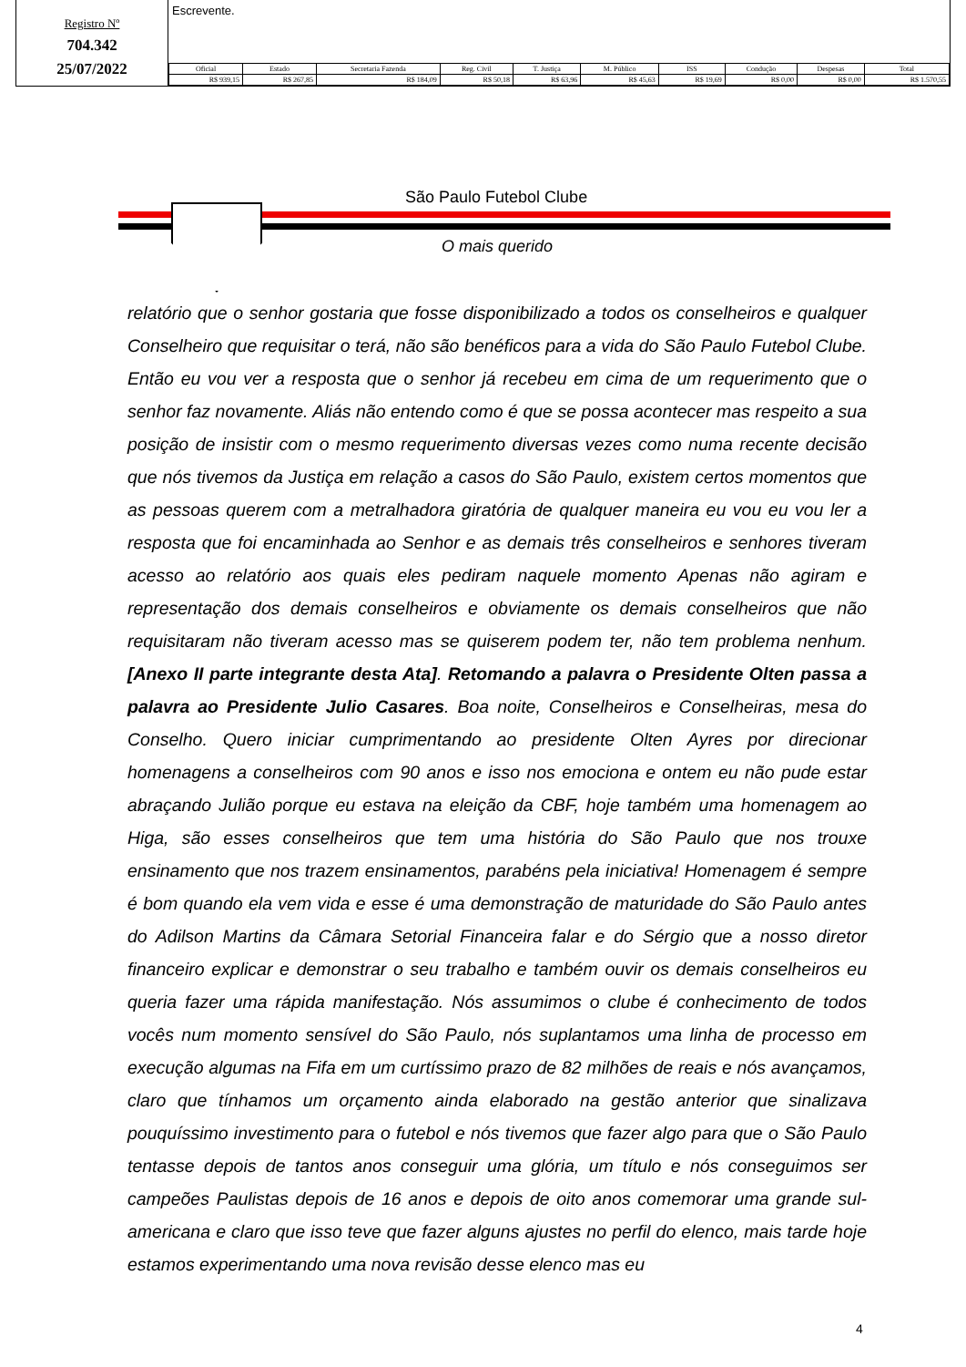Registro Nº
704.342
25/07/2022
Escrevente.
| Oficial | Estado | Secretaria Fazenda | Reg. Civil | T. Justiça | M. Público | ISS | Condução | Despesas | Total |
| --- | --- | --- | --- | --- | --- | --- | --- | --- | --- |
| R$ 939,15 | R$ 267,85 | R$ 184,09 | R$ 50,18 | R$ 63,96 | R$ 45,63 | R$ 19,69 | R$ 0,00 | R$ 0,00 | R$ 1.570,55 |
São Paulo Futebol Clube
O mais querido
relatório que o senhor gostaria que fosse disponibilizado a todos os conselheiros e qualquer Conselheiro que requisitar o terá, não são benéficos para a vida do São Paulo Futebol Clube. Então eu vou ver a resposta que o senhor já recebeu em cima de um requerimento que o senhor faz novamente. Aliás não entendo como é que se possa acontecer mas respeito a sua posição de insistir com o mesmo requerimento diversas vezes como numa recente decisão que nós tivemos da Justiça em relação a casos do São Paulo, existem certos momentos que as pessoas querem com a metralhadora giratória de qualquer maneira eu vou eu vou ler a resposta que foi encaminhada ao Senhor e as demais três conselheiros e senhores tiveram acesso ao relatório aos quais eles pediram naquele momento Apenas não agiram e representação dos demais conselheiros e obviamente os demais conselheiros que não requisitaram não tiveram acesso mas se quiserem podem ter, não tem problema nenhum. [Anexo II parte integrante desta Ata]. Retomando a palavra o Presidente Olten passa a palavra ao Presidente Julio Casares. Boa noite, Conselheiros e Conselheiras, mesa do Conselho. Quero iniciar cumprimentando ao presidente Olten Ayres por direcionar homenagens a conselheiros com 90 anos e isso nos emociona e ontem eu não pude estar abraçando Julião porque eu estava na eleição da CBF, hoje também uma homenagem ao Higa, são esses conselheiros que tem uma história do São Paulo que nos trouxe ensinamento que nos trazem ensinamentos, parabéns pela iniciativa! Homenagem é sempre é bom quando ela vem vida e esse é uma demonstração de maturidade do São Paulo antes do Adilson Martins da Câmara Setorial Financeira falar e do Sérgio que a nosso diretor financeiro explicar e demonstrar o seu trabalho e também ouvir os demais conselheiros eu queria fazer uma rápida manifestação. Nós assumimos o clube é conhecimento de todos vocês num momento sensível do São Paulo, nós suplantamos uma linha de processo em execução algumas na Fifa em um curtíssimo prazo de 82 milhões de reais e nós avançamos, claro que tínhamos um orçamento ainda elaborado na gestão anterior que sinalizava pouquíssimo investimento para o futebol e nós tivemos que fazer algo para que o São Paulo tentasse depois de tantos anos conseguir uma glória, um título e nós conseguimos ser campeões Paulistas depois de 16 anos e depois de oito anos comemorar uma grande sul-americana e claro que isso teve que fazer alguns ajustes no perfil do elenco, mais tarde hoje estamos experimentando uma nova revisão desse elenco mas eu
4